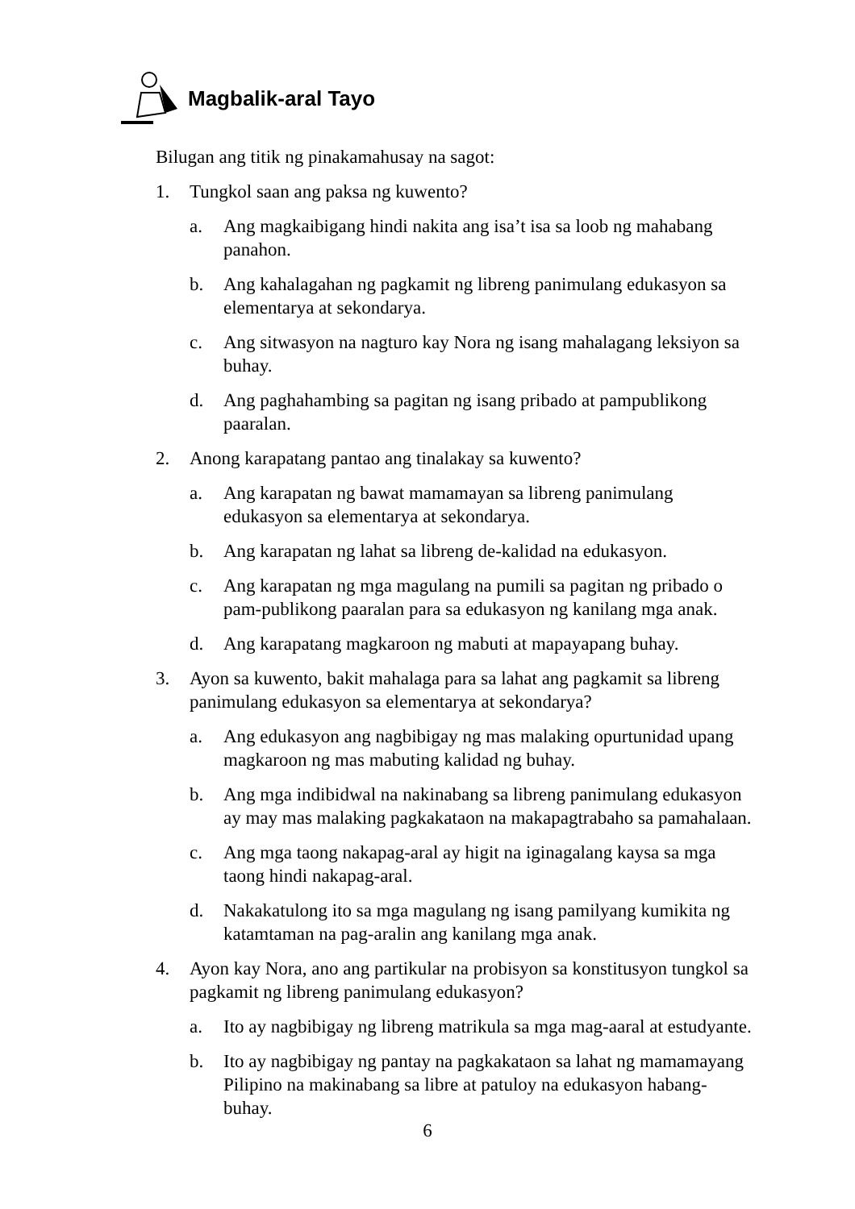Magbalik-aral Tayo
Bilugan ang titik ng pinakamahusay na sagot:
1. Tungkol saan ang paksa ng kuwento?
a. Ang magkaibigang hindi nakita ang isa’t isa sa loob ng mahabang panahon.
b. Ang kahalagahan ng pagkamit ng libreng panimulang edukasyon sa elementarya at sekondarya.
c. Ang sitwasyon na nagturo kay Nora ng isang mahalagang leksiyon sa buhay.
d. Ang paghahambing sa pagitan ng isang pribado at pampublikong paaralan.
2. Anong karapatang pantao ang tinalakay sa kuwento?
a. Ang karapatan ng bawat mamamayan sa libreng panimulang edukasyon sa elementarya at sekondarya.
b. Ang karapatan ng lahat sa libreng de-kalidad na edukasyon.
c. Ang karapatan ng mga magulang na pumili sa pagitan ng pribado o pam-publikong paaralan para sa edukasyon ng kanilang mga anak.
d. Ang karapatang magkaroon ng mabuti at mapayapang buhay.
3. Ayon sa kuwento, bakit mahalaga para sa lahat ang pagkamit sa libreng panimulang edukasyon sa elementarya at sekondarya?
a. Ang edukasyon ang nagbibigay ng mas malaking opurtunidad upang magkaroon ng mas mabuting kalidad ng buhay.
b. Ang mga indibidwal na nakinabang sa libreng panimulang edukasyon ay may mas malaking pagkakataon na makapagtrabaho sa pamahalaan.
c. Ang mga taong nakapag-aral ay higit na iginagalang kaysa sa mga taong hindi nakapag-aral.
d. Nakakatulong ito sa mga magulang ng isang pamilyang kumikita ng katamtaman na pag-aralin ang kanilang mga anak.
4. Ayon kay Nora, ano ang partikular na probisyon sa konstitusyon tungkol sa pagkamit ng libreng panimulang edukasyon?
a. Ito ay nagbibigay ng libreng matrikula sa mga mag-aaral at estudyante.
b. Ito ay nagbibigay ng pantay na pagkakataon sa lahat ng mamamayang Pilipino na makinabang sa libre at patuloy na edukasyon habang-buhay.
6